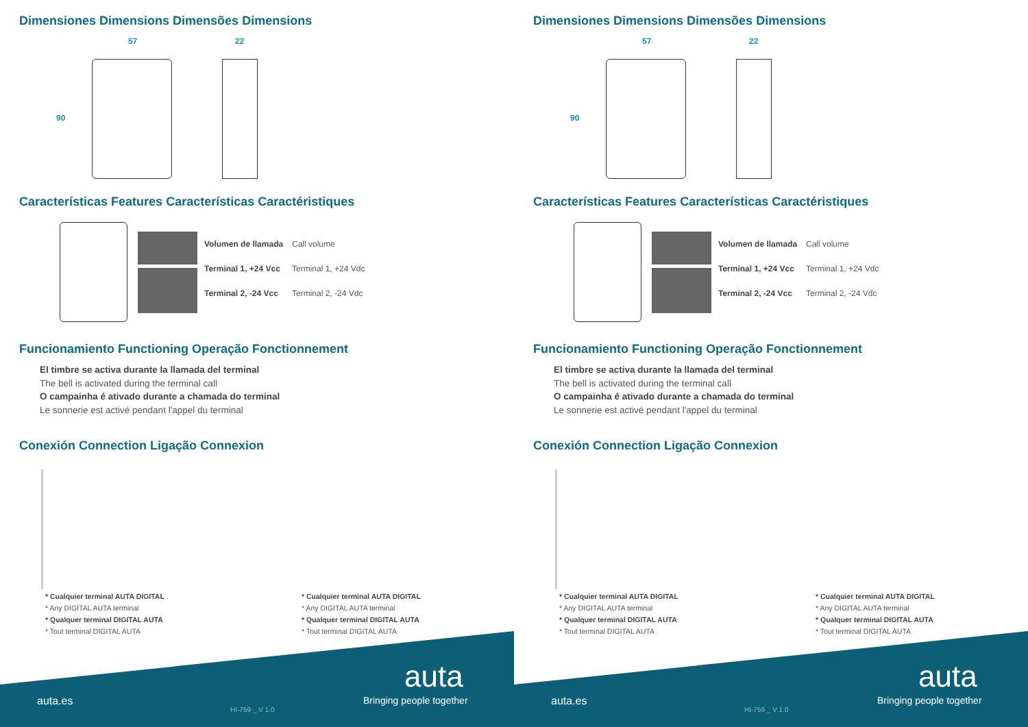Dimensiones Dimensions Dimensões Dimensions
57 22
90
Características Features Características Caractéristiques
Volumen de llamada Call volume
Terminal 1, +24 Vcc Terminal 1, +24 Vdc
Terminal 2, -24 Vcc Terminal 2, -24 Vdc
Funcionamiento Functioning Operação Fonctionnement
El timbre se activa durante la llamada del terminal
The bell is activated during the terminal call
O campainha é ativado durante a chamada do terminal
Le sonnerie est activé pendant l'appel du terminal
Conexión Connection Ligação Connexion
* Cualquier terminal AUTA DIGITAL
* Any DIGITAL AUTA terminal
* Qualquer terminal DIGITAL AUTA
* Tout terminal DIGITAL AUTA
* Cualquier terminal AUTA DIGITAL
* Any DIGITAL AUTA terminal
* Qualquer terminal DIGITAL AUTA
* Tout terminal DIGITAL AUTA
auta.es
HI-759 _ V 1.0
auta
Bringing people together
Dimensiones Dimensions Dimensões Dimensions
57 22
90
Características Features Características Caractéristiques
Volumen de llamada Call volume
Terminal 1, +24 Vcc Terminal 1, +24 Vdc
Terminal 2, -24 Vcc Terminal 2, -24 Vdc
Funcionamiento Functioning Operação Fonctionnement
El timbre se activa durante la llamada del terminal
The bell is activated during the terminal call
O campainha é ativado durante a chamada do terminal
Le sonnerie est activé pendant l'appel du terminal
Conexión Connection Ligação Connexion
* Cualquier terminal AUTA DIGITAL
* Any DIGITAL AUTA terminal
* Qualquer terminal DIGITAL AUTA
* Tout terminal DIGITAL AUTA
* Cualquier terminal AUTA DIGITAL
* Any DIGITAL AUTA terminal
* Qualquer terminal DIGITAL AUTA
* Tout terminal DIGITAL AUTA
auta.es
HI-759 _ V 1.0
auta
Bringing people together